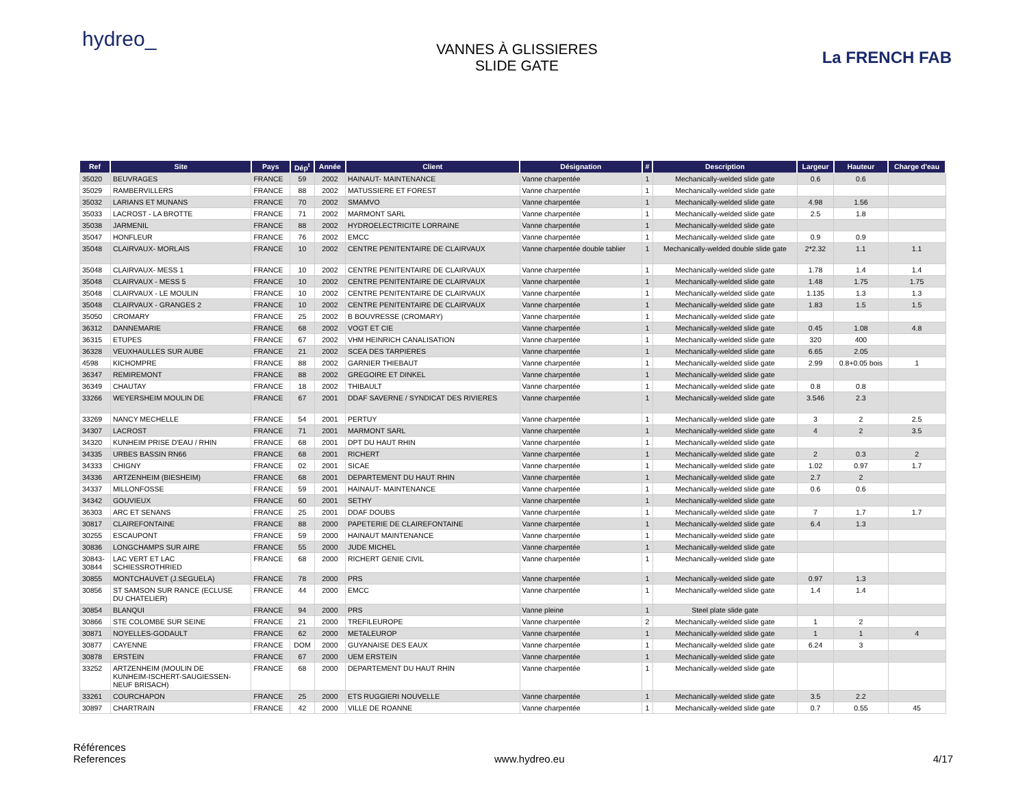hydreo_
VANNES À GLISSIERES
SLIDE GATE
La FRENCH FAB
| Ref | Site | Pays | Dép<sup>t</sup> | Année | Client | Désignation | # | Description | Largeur | Hauteur | Charge d'eau |
| --- | --- | --- | --- | --- | --- | --- | --- | --- | --- | --- | --- |
| 35020 | BEUVRAGES | FRANCE | 59 | 2002 | HAINAUT- MAINTENANCE | Vanne charpentée | 1 | Mechanically-welded slide gate | 0.6 | 0.6 | |
| 35029 | RAMBERVILLERS | FRANCE | 88 | 2002 | MATUSSIERE ET FOREST | Vanne charpentée | 1 | Mechanically-welded slide gate | | | |
| 35032 | LARIANS ET MUNANS | FRANCE | 70 | 2002 | SMAMVO | Vanne charpentée | 1 | Mechanically-welded slide gate | 4.98 | 1.56 | |
| 35033 | LACROST - LA BROTTE | FRANCE | 71 | 2002 | MARMONT SARL | Vanne charpentée | 1 | Mechanically-welded slide gate | 2.5 | 1.8 | |
| 35038 | JARMENIL | FRANCE | 88 | 2002 | HYDROELECTRICITE LORRAINE | Vanne charpentée | 1 | Mechanically-welded slide gate | | | |
| 35047 | HONFLEUR | FRANCE | 76 | 2002 | EMCC | Vanne charpentée | 1 | Mechanically-welded slide gate | 0.9 | 0.9 | |
| 35048 | CLAIRVAUX- MORLAIS | FRANCE | 10 | 2002 | CENTRE PENITENTAIRE DE CLAIRVAUX | Vanne charpentée double tablier | 1 | Mechanically-welded double slide gate | 2*2.32 | 1.1 | 1.1 |
| 35048 | CLAIRVAUX- MESS 1 | FRANCE | 10 | 2002 | CENTRE PENITENTAIRE DE CLAIRVAUX | Vanne charpentée | 1 | Mechanically-welded slide gate | 1.78 | 1.4 | 1.4 |
| 35048 | CLAIRVAUX - MESS 5 | FRANCE | 10 | 2002 | CENTRE PENITENTAIRE DE CLAIRVAUX | Vanne charpentée | 1 | Mechanically-welded slide gate | 1.48 | 1.75 | 1.75 |
| 35048 | CLAIRVAUX - LE MOULIN | FRANCE | 10 | 2002 | CENTRE PENITENTAIRE DE CLAIRVAUX | Vanne charpentée | 1 | Mechanically-welded slide gate | 1.135 | 1.3 | 1.3 |
| 35048 | CLAIRVAUX - GRANGES 2 | FRANCE | 10 | 2002 | CENTRE PENITENTAIRE DE CLAIRVAUX | Vanne charpentée | 1 | Mechanically-welded slide gate | 1.83 | 1.5 | 1.5 |
| 35050 | CROMARY | FRANCE | 25 | 2002 | B BOUVRESSE (CROMARY) | Vanne charpentée | 1 | Mechanically-welded slide gate | | | |
| 36312 | DANNEMARIE | FRANCE | 68 | 2002 | VOGT ET CIE | Vanne charpentée | 1 | Mechanically-welded slide gate | 0.45 | 1.08 | 4.8 |
| 36315 | ETUPES | FRANCE | 67 | 2002 | VHM HEINRICH CANALISATION | Vanne charpentée | 1 | Mechanically-welded slide gate | 320 | 400 | |
| 36328 | VEUXHAULLES SUR AUBE | FRANCE | 21 | 2002 | SCEA DES TARPIERES | Vanne charpentée | 1 | Mechanically-welded slide gate | 6.65 | 2.05 | |
| 4598 | KICHOMPRE | FRANCE | 88 | 2002 | GARNIER THIEBAUT | Vanne charpentée | 1 | Mechanically-welded slide gate | 2.99 | 0.8+0.05 bois | 1 |
| 36347 | REMIREMONT | FRANCE | 88 | 2002 | GREGOIRE ET DINKEL | Vanne charpentée | 1 | Mechanically-welded slide gate | | | |
| 36349 | CHAUTAY | FRANCE | 18 | 2002 | THIBAULT | Vanne charpentée | 1 | Mechanically-welded slide gate | 0.8 | 0.8 | |
| 33266 | WEYERSHEIM MOULIN DE | FRANCE | 67 | 2001 | DDAF SAVERNE / SYNDICAT DES RIVIERES | Vanne charpentée | 1 | Mechanically-welded slide gate | 3.546 | 2.3 | |
| 33269 | NANCY MECHELLE | FRANCE | 54 | 2001 | PERTUY | Vanne charpentée | 1 | Mechanically-welded slide gate | 3 | 2 | 2.5 |
| 34307 | LACROST | FRANCE | 71 | 2001 | MARMONT SARL | Vanne charpentée | 1 | Mechanically-welded slide gate | 4 | 2 | 3.5 |
| 34320 | KUNHEIM PRISE D'EAU / RHIN | FRANCE | 68 | 2001 | DPT DU HAUT RHIN | Vanne charpentée | 1 | Mechanically-welded slide gate | | | |
| 34335 | URBES BASSIN RN66 | FRANCE | 68 | 2001 | RICHERT | Vanne charpentée | 1 | Mechanically-welded slide gate | 2 | 0.3 | 2 |
| 34333 | CHIGNY | FRANCE | 02 | 2001 | SICAE | Vanne charpentée | 1 | Mechanically-welded slide gate | 1.02 | 0.97 | 1.7 |
| 34336 | ARTZENHEIM (BIESHEIM) | FRANCE | 68 | 2001 | DEPARTEMENT DU HAUT RHIN | Vanne charpentée | 1 | Mechanically-welded slide gate | 2.7 | 2 | |
| 34337 | MILLONFOSSE | FRANCE | 59 | 2001 | HAINAUT- MAINTENANCE | Vanne charpentée | 1 | Mechanically-welded slide gate | 0.6 | 0.6 | |
| 34342 | GOUVIEUX | FRANCE | 60 | 2001 | SETHY | Vanne charpentée | 1 | Mechanically-welded slide gate | | | |
| 36303 | ARC ET SENANS | FRANCE | 25 | 2001 | DDAF DOUBS | Vanne charpentée | 1 | Mechanically-welded slide gate | 7 | 1.7 | 1.7 |
| 30817 | CLAIREFONTAINE | FRANCE | 88 | 2000 | PAPETERIE DE CLAIREFONTAINE | Vanne charpentée | 1 | Mechanically-welded slide gate | 6.4 | 1.3 | |
| 30255 | ESCAUPONT | FRANCE | 59 | 2000 | HAINAUT MAINTENANCE | Vanne charpentée | 1 | Mechanically-welded slide gate | | | |
| 30836 | LONGCHAMPS SUR AIRE | FRANCE | 55 | 2000 | JUDE MICHEL | Vanne charpentée | 1 | Mechanically-welded slide gate | | | |
| 30843- 30844 | LAC VERT ET LAC SCHIESSROTHRIED | FRANCE | 68 | 2000 | RICHERT GENIE CIVIL | Vanne charpentée | 1 | Mechanically-welded slide gate | | | |
| 30855 | MONTCHAUVET (J.SEGUELA) | FRANCE | 78 | 2000 | PRS | Vanne charpentée | 1 | Mechanically-welded slide gate | 0.97 | 1.3 | |
| 30856 | ST SAMSON SUR RANCE (ECLUSE DU CHATELIER) | FRANCE | 44 | 2000 | EMCC | Vanne charpentée | 1 | Mechanically-welded slide gate | 1.4 | 1.4 | |
| 30854 | BLANQUI | FRANCE | 94 | 2000 | PRS | Vanne pleine | 1 | Steel plate slide gate | | | |
| 30866 | STE COLOMBE SUR SEINE | FRANCE | 21 | 2000 | TREFILEUROPE | Vanne charpentée | 2 | Mechanically-welded slide gate | 1 | 2 | |
| 30871 | NOYELLES-GODAULT | FRANCE | 62 | 2000 | METALEUROP | Vanne charpentée | 1 | Mechanically-welded slide gate | 1 | 1 | 4 |
| 30877 | CAYENNE | FRANCE | DOM | 2000 | GUYANAISE DES EAUX | Vanne charpentée | 1 | Mechanically-welded slide gate | 6.24 | 3 | |
| 30878 | ERSTEIN | FRANCE | 67 | 2000 | UEM ERSTEIN | Vanne charpentée | 1 | Mechanically-welded slide gate | | | |
| 33252 | ARTZENHEIM (MOULIN DE KUNHEIM-ISCHERT-SAUGIESSEN- NEUF BRISACH) | FRANCE | 68 | 2000 | DEPARTEMENT DU HAUT RHIN | Vanne charpentée | 1 | Mechanically-welded slide gate | | | |
| 33261 | COURCHAPON | FRANCE | 25 | 2000 | ETS RUGGIERI NOUVELLE | Vanne charpentée | 1 | Mechanically-welded slide gate | 3.5 | 2.2 | |
| 30897 | CHARTRAIN | FRANCE | 42 | 2000 | VILLE DE ROANNE | Vanne charpentée | 1 | Mechanically-welded slide gate | 0.7 | 0.55 | 45 |
Références
References
www.hydreo.eu
4/17